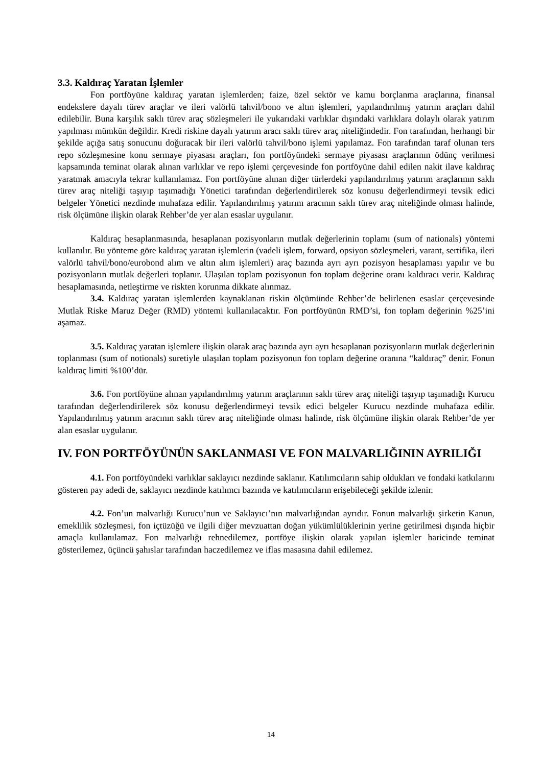3.3. Kaldıraç Yaratan İşlemler
Fon portföyüne kaldıraç yaratan işlemlerden; faize, özel sektör ve kamu borçlanma araçlarına, finansal endekslere dayalı türev araçlar ve ileri valörlü tahvil/bono ve altın işlemleri, yapılandırılmış yatırım araçları dahil edilebilir. Buna karşılık saklı türev araç sözleşmeleri ile yukarıdaki varlıklar dışındaki varlıklara dolaylı olarak yatırım yapılması mümkün değildir. Kredi riskine dayalı yatırım aracı saklı türev araç niteliğindedir. Fon tarafından, herhangi bir şekilde açığa satış sonucunu doğuracak bir ileri valörlü tahvil/bono işlemi yapılamaz. Fon tarafından taraf olunan ters repo sözleşmesine konu sermaye piyasası araçları, fon portföyündeki sermaye piyasası araçlarının ödünç verilmesi kapsamında teminat olarak alınan varlıklar ve repo işlemi çerçevesinde fon portföyüne dahil edilen nakit ilave kaldıraç yaratmak amacıyla tekrar kullanılamaz. Fon portföyüne alınan diğer türlerdeki yapılandırılmış yatırım araçlarının saklı türev araç niteliği taşıyıp taşımadığı Yönetici tarafından değerlendirilerek söz konusu değerlendirmeyi tevsik edici belgeler Yönetici nezdinde muhafaza edilir. Yapılandırılmış yatırım aracının saklı türev araç niteliğinde olması halinde, risk ölçümüne ilişkin olarak Rehber’de yer alan esaslar uygulanır.
Kaldıraç hesaplanmasında, hesaplanan pozisyonların mutlak değerlerinin toplamı (sum of nationals) yöntemi kullanılır. Bu yönteme göre kaldıraç yaratan işlemlerin (vadeli işlem, forward, opsiyon sözleşmeleri, varant, sertifika, ileri valörlü tahvil/bono/eurobond alım ve altın alım işlemleri) araç bazında ayrı ayrı pozisyon hesaplaması yapılır ve bu pozisyonların mutlak değerleri toplanır. Ulaşılan toplam pozisyonun fon toplam değerine oranı kaldıracı verir. Kaldıraç hesaplamasında, netleştirme ve riskten korunma dikkate alınmaz.
3.4. Kaldıraç yaratan işlemlerden kaynaklanan riskin ölçümünde Rehber’de belirlenen esaslar çerçevesinde Mutlak Riske Maruz Değer (RMD) yöntemi kullanılacaktır. Fon portföyünün RMD’si, fon toplam değerinin %25’ini aşamaz.
3.5. Kaldıraç yaratan işlemlere ilişkin olarak araç bazında ayrı ayrı hesaplanan pozisyonların mutlak değerlerinin toplanması (sum of notionals) suretiyle ulaşılan toplam pozisyonun fon toplam değerine oranına “kaldıraç” denir. Fonun kaldıraç limiti %100’dür.
3.6. Fon portföyüne alınan yapılandırılmış yatırım araçlarının saklı türev araç niteliği taşıyıp taşımadığı Kurucu tarafından değerlendirilerek söz konusu değerlendirmeyi tevsik edici belgeler Kurucu nezdinde muhafaza edilir. Yapılandırılmış yatırım aracının saklı türev araç niteliğinde olması halinde, risk ölçümüne ilişkin olarak Rehber’de yer alan esaslar uygulanır.
IV. FON PORTFÖYÜNÜN SAKLANMASI VE FON MALVARLIĞININ AYRILIĞI
4.1. Fon portföyündeki varlıklar saklayıcı nezdinde saklanır. Katılımcıların sahip oldukları ve fondaki katkılarını gösteren pay adedi de, saklayıcı nezdinde katılımcı bazında ve katılımcıların erişebileceği şekilde izlenir.
4.2. Fon’un malvarlığı Kurucu’nun ve Saklayıcı’nın malvarlığından ayrıdır. Fonun malvarlığı şirketin Kanun, emeklilik sözleşmesi, fon içtüzüğü ve ilgili diğer mevzuattan doğan yükümlülüklerinin yerine getirilmesi dışında hiçbir amaçla kullanılamaz. Fon malvarlığı rehnedilemez, portföye ilişkin olarak yapılan işlemler haricinde teminat gösterilemez, üçüncü şahıslar tarafından haczedilemez ve iflas masasına dahil edilemez.
14